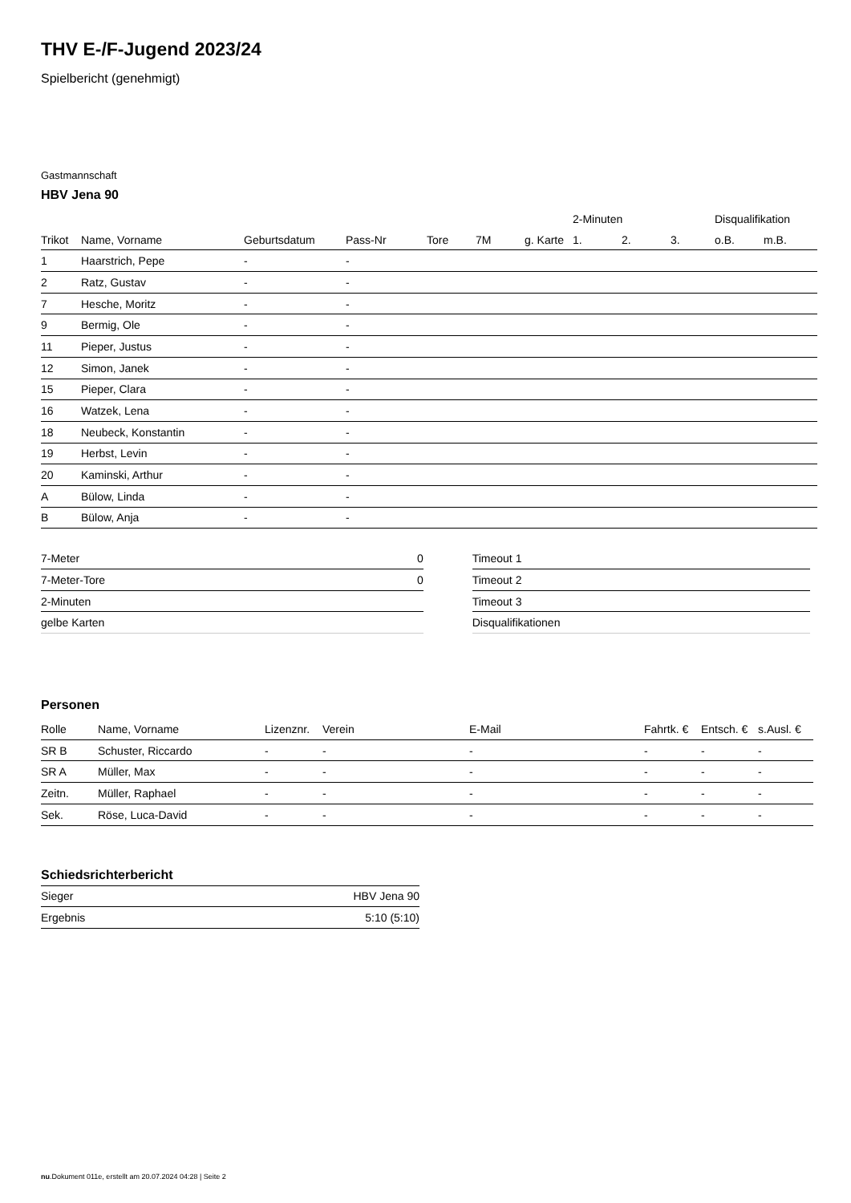THV E-/F-Jugend 2023/24
Spielbericht (genehmigt)
Gastmannschaft
HBV Jena 90
| | | | | | | | 2-Minuten | | | Disqualifikation | |
| --- | --- | --- | --- | --- | --- | --- | --- | --- | --- | --- | --- |
| Trikot | Name, Vorname | Geburtsdatum | Pass-Nr | Tore | 7M | g. Karte | 1. | 2. | 3. | o.B. | m.B. |
| 1 | Haarstrich, Pepe | - | - | | | | | | | | |
| 2 | Ratz, Gustav | - | - | | | | | | | | |
| 7 | Hesche, Moritz | - | - | | | | | | | | |
| 9 | Bermig, Ole | - | - | | | | | | | | |
| 11 | Pieper, Justus | - | - | | | | | | | | |
| 12 | Simon, Janek | - | - | | | | | | | | |
| 15 | Pieper, Clara | - | - | | | | | | | | |
| 16 | Watzek, Lena | - | - | | | | | | | | |
| 18 | Neubeck, Konstantin | - | - | | | | | | | | |
| 19 | Herbst, Levin | - | - | | | | | | | | |
| 20 | Kaminski, Arthur | - | - | | | | | | | | |
| A | Bülow, Linda | - | - | | | | | | | | |
| B | Bülow, Anja | - | - | | | | | | | | |
| 7-Meter | 0 |
| 7-Meter-Tore | 0 |
| 2-Minuten | |
| gelbe Karten | |
| Timeout 1 |
| Timeout 2 |
| Timeout 3 |
| Disqualifikationen |
Personen
| Rolle | Name, Vorname | Lizenznr. | Verein | E-Mail | Fahrtk. € | Entsch. € | s.Ausl. € |
| --- | --- | --- | --- | --- | --- | --- | --- |
| SR B | Schuster, Riccardo | - | - | - | - | - | - |
| SR A | Müller, Max | - | - | - | - | - | - |
| Zeitn. | Müller, Raphael | - | - | - | - | - | - |
| Sek. | Röse, Luca-David | - | - | - | - | - | - |
Schiedsrichterbericht
| Sieger | HBV Jena 90 |
| Ergebnis | 5:10 (5:10) |
nu.Dokument 011e, erstellt am 20.07.2024 04:28 | Seite 2